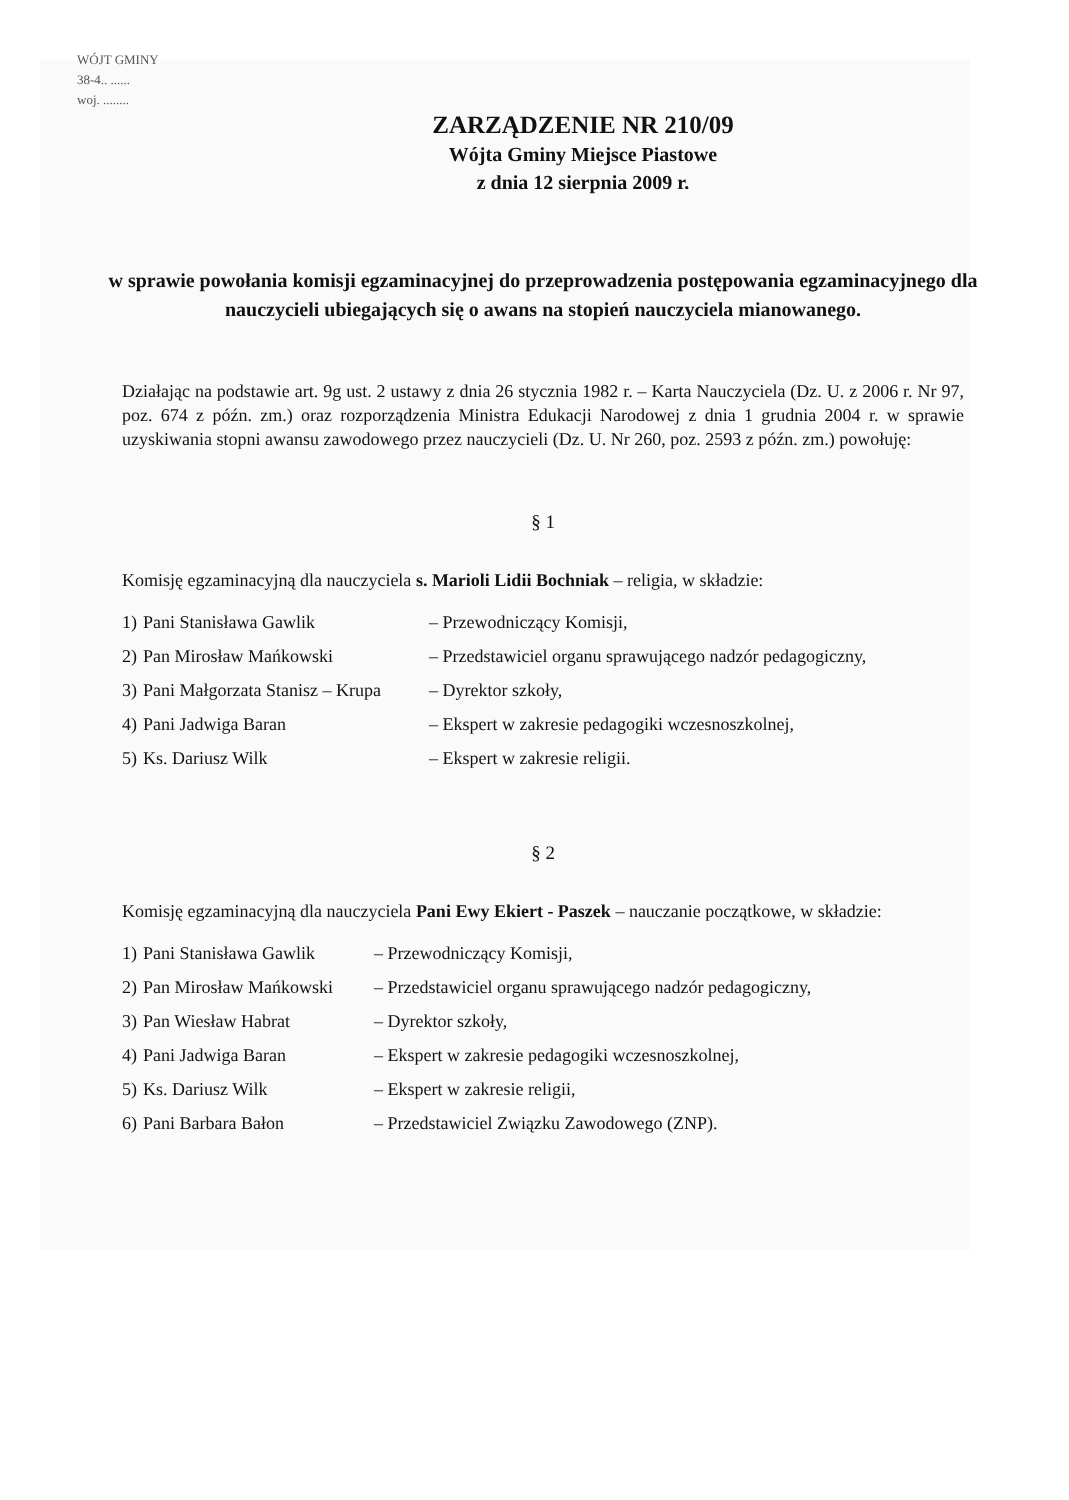WÓJT GMINY
38-4.. ......
woj. ........
ZARZĄDZENIE NR 210/09
Wójta Gminy Miejsce Piastowe
z dnia 12 sierpnia 2009 r.
w sprawie powołania komisji egzaminacyjnej do przeprowadzenia postępowania egzaminacyjnego dla nauczycieli ubiegających się o awans na stopień nauczyciela mianowanego.
Działając na podstawie art. 9g ust. 2 ustawy z dnia 26 stycznia 1982 r. – Karta Nauczyciela (Dz. U. z 2006 r. Nr 97, poz. 674 z późn. zm.) oraz rozporządzenia Ministra Edukacji Narodowej z dnia 1 grudnia 2004 r. w sprawie uzyskiwania stopni awansu zawodowego przez nauczycieli (Dz. U. Nr 260, poz. 2593 z późn. zm.) powołuję:
§ 1
Komisję egzaminacyjną dla nauczyciela s. Marioli Lidii Bochniak – religia, w składzie:
| 1) | Pani Stanisława Gawlik | – Przewodniczący Komisji, |
| 2) | Pan Mirosław Mańkowski | – Przedstawiciel organu sprawującego nadzór pedagogiczny, |
| 3) | Pani Małgorzata Stanisz – Krupa | – Dyrektor szkoły, |
| 4) | Pani Jadwiga Baran | – Ekspert w zakresie pedagogiki wczesnoszkolnej, |
| 5) | Ks. Dariusz Wilk | – Ekspert w zakresie religii. |
§ 2
Komisję egzaminacyjną dla nauczyciela Pani Ewy Ekiert - Paszek – nauczanie początkowe, w składzie:
| 1) | Pani Stanisława Gawlik | – Przewodniczący Komisji, |
| 2) | Pan Mirosław Mańkowski | – Przedstawiciel organu sprawującego nadzór pedagogiczny, |
| 3) | Pan Wiesław Habrat | – Dyrektor szkoły, |
| 4) | Pani Jadwiga Baran | – Ekspert w zakresie pedagogiki wczesnoszkolnej, |
| 5) | Ks. Dariusz Wilk | – Ekspert w zakresie religii, |
| 6) | Pani Barbara Bałon | – Przedstawiciel Związku Zawodowego (ZNP). |